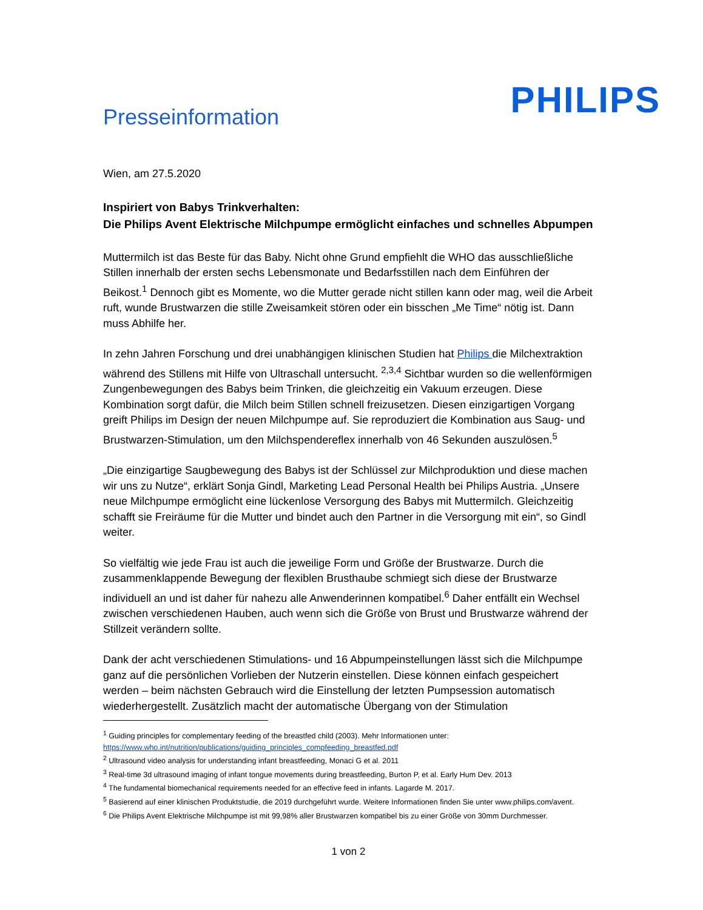Presseinformation
PHILIPS
Wien, am 27.5.2020
Inspiriert von Babys Trinkverhalten:
Die Philips Avent Elektrische Milchpumpe ermöglicht einfaches und schnelles Abpumpen
Muttermilch ist das Beste für das Baby. Nicht ohne Grund empfiehlt die WHO das ausschließliche Stillen innerhalb der ersten sechs Lebensmonate und Bedarfsstillen nach dem Einführen der Beikost.<sup>1</sup> Dennoch gibt es Momente, wo die Mutter gerade nicht stillen kann oder mag, weil die Arbeit ruft, wunde Brustwarzen die stille Zweisamkeit stören oder ein bisschen „Me Time“ nötig ist. Dann muss Abhilfe her.
In zehn Jahren Forschung und drei unabhängigen klinischen Studien hat Philips die Milchextraktion während des Stillens mit Hilfe von Ultraschall untersucht. <sup>2,3,4</sup> Sichtbar wurden so die wellenförmigen Zungenbewegungen des Babys beim Trinken, die gleichzeitig ein Vakuum erzeugen. Diese Kombination sorgt dafür, die Milch beim Stillen schnell freizusetzen. Diesen einzigartigen Vorgang greift Philips im Design der neuen Milchpumpe auf. Sie reproduziert die Kombination aus Saug- und Brustwarzen-Stimulation, um den Milchspendereflex innerhalb von 46 Sekunden auszulösen.<sup>5</sup>
„Die einzigartige Saugbewegung des Babys ist der Schlüssel zur Milchproduktion und diese machen wir uns zu Nutze“, erklärt Sonja Gindl, Marketing Lead Personal Health bei Philips Austria. „Unsere neue Milchpumpe ermöglicht eine lückenlose Versorgung des Babys mit Muttermilch. Gleichzeitig schafft sie Freiräume für die Mutter und bindet auch den Partner in die Versorgung mit ein“, so Gindl weiter.
So vielfältig wie jede Frau ist auch die jeweilige Form und Größe der Brustwarze. Durch die zusammenklappende Bewegung der flexiblen Brusthaube schmiegt sich diese der Brustwarze individuell an und ist daher für nahezu alle Anwenderinnen kompatibel.<sup>6</sup> Daher entfällt ein Wechsel zwischen verschiedenen Hauben, auch wenn sich die Größe von Brust und Brustwarze während der Stillzeit verändern sollte.
Dank der acht verschiedenen Stimulations- und 16 Abpumpeinstellungen lässt sich die Milchpumpe ganz auf die persönlichen Vorlieben der Nutzerin einstellen. Diese können einfach gespeichert werden – beim nächsten Gebrauch wird die Einstellung der letzten Pumpsession automatisch wiederhergestellt. Zusätzlich macht der automatische Übergang von der Stimulation
<sup>1</sup> Guiding principles for complementary feeding of the breastfed child (2003). Mehr Informationen unter: https://www.who.int/nutrition/publications/guiding_principles_compfeeding_breastfed.pdf
<sup>2</sup> Ultrasound video analysis for understanding infant breastfeeding, Monaci G et al. 2011
<sup>3</sup> Real-time 3d ultrasound imaging of infant tongue movements during breastfeeding, Burton P, et al. Early Hum Dev. 2013
<sup>4</sup> The fundamental biomechanical requirements needed for an effective feed in infants. Lagarde M. 2017.
<sup>5</sup> Basierend auf einer klinischen Produktstudie, die 2019 durchgeführt wurde. Weitere Informationen finden Sie unter www.philips.com/avent.
<sup>6</sup> Die Philips Avent Elektrische Milchpumpe ist mit 99,98% aller Brustwarzen kompatibel bis zu einer Größe von 30mm Durchmesser.
1 von 2